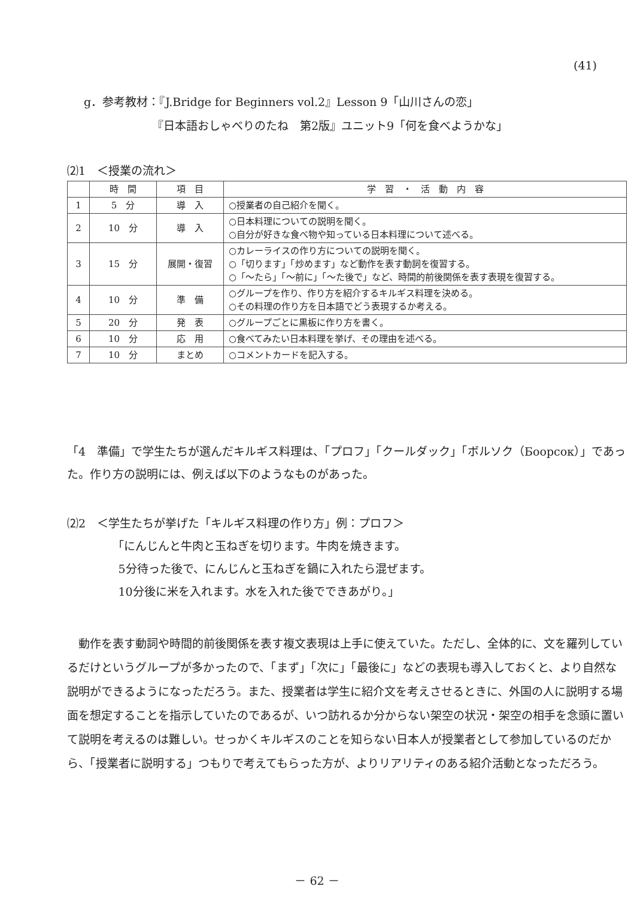(41)
g．参考教材：『J.Bridge for Beginners vol.2』Lesson 9「山川さんの恋」
      『日本語おしゃべりのたね　第2版』ユニット9「何を食べようかな」
⑵1　＜授業の流れ＞
| | 時 間 | 項 目 | 学 習 ・ 活 動 内 容 |
| --- | --- | --- | --- |
| 1 | 5 分 | 導 入 | ○授業者の自己紹介を聞く。 |
| 2 | 10 分 | 導 入 | ○日本料理についての説明を聞く。 ○自分が好きな食べ物や知っている日本料理について述べる。 |
| 3 | 15 分 | 展開・復習 | ○カレーライスの作り方についての説明を聞く。 ○「切ります」「炒めます」など動作を表す動詞を復習する。 ○「～たら」「～前に」「～た後で」など、時間的前後関係を表す表現を復習する。 |
| 4 | 10 分 | 準 備 | ○グループを作り、作り方を紹介するキルギス料理を決める。 ○その料理の作り方を日本語でどう表現するか考える。 |
| 5 | 20 分 | 発 表 | ○グループごとに黒板に作り方を書く。 |
| 6 | 10 分 | 応 用 | ○食べてみたい日本料理を挙げ、その理由を述べる。 |
| 7 | 10 分 | まとめ | ○コメントカードを記入する。 |
「4　準備」で学生たちが選んだキルギス料理は、「プロフ」「クールダック」「ボルソク（Боорсок）」であった。作り方の説明には、例えば以下のようなものがあった。
⑵2　＜学生たちが挙げた「キルギス料理の作り方」例：プロフ＞
    「にんじんと牛肉と玉ねぎを切ります。牛肉を焼きます。
     5分待った後で、にんじんと玉ねぎを鍋に入れたら混ぜます。
     10分後に米を入れます。水を入れた後でできあがり。」
 動作を表す動詞や時間的前後関係を表す複文表現は上手に使えていた。ただし、全体的に、文を羅列しているだけというグループが多かったので、「まず」「次に」「最後に」などの表現も導入しておくと、より自然な説明ができるようになっただろう。また、授業者は学生に紹介文を考えさせるときに、外国の人に説明する場面を想定することを指示していたのであるが、いつ訪れるか分からない架空の状況・架空の相手を念頭に置いて説明を考えるのは難しい。せっかくキルギスのことを知らない日本人が授業者として参加しているのだから、「授業者に説明する」つもりで考えてもらった方が、よりリアリティのある紹介活動となっただろう。
－ 62 －